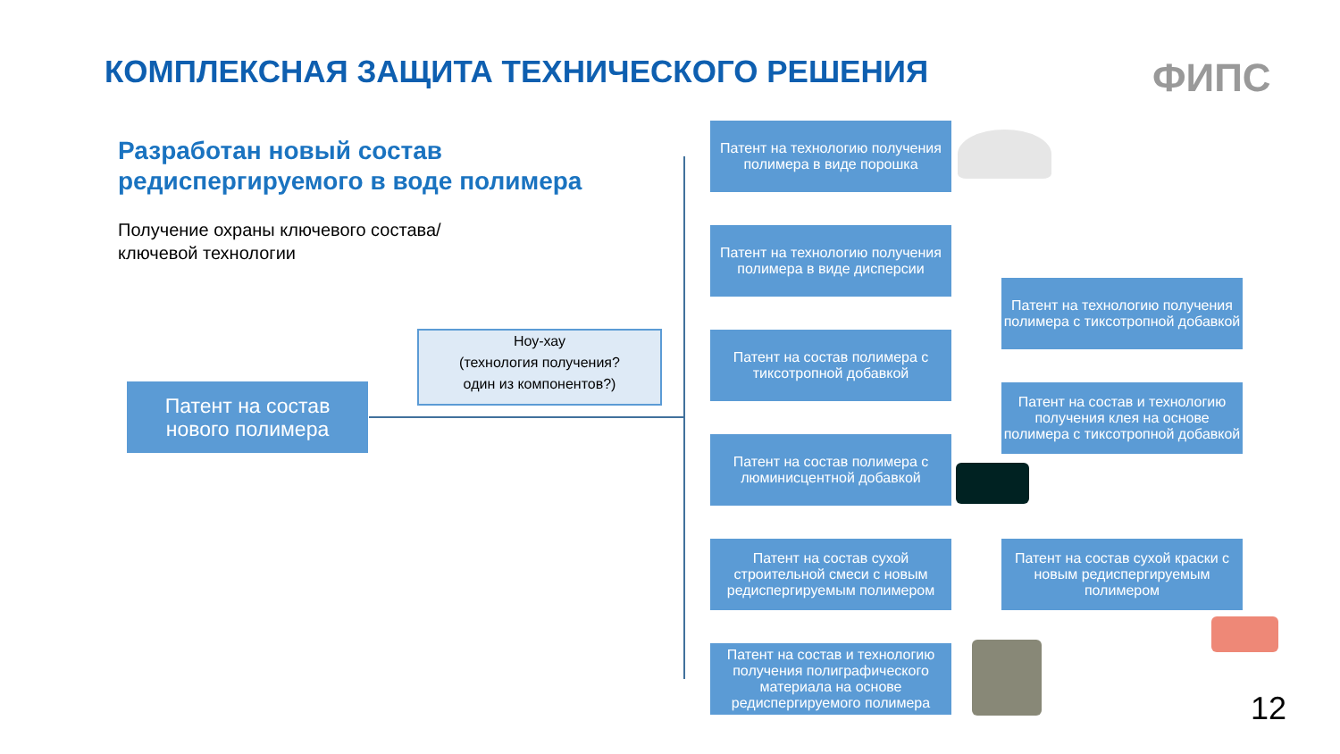КОМПЛЕКСНАЯ ЗАЩИТА ТЕХНИЧЕСКОГО РЕШЕНИЯ
ФИПС
Разработан новый состав
редиспергируемого в воде полимера
Получение охраны ключевого состава/
ключевой технологии
Ноу-хау
(технология получения?
один из компонентов?)
Патент на состав
нового полимера
Патент на технологию получения полимера в виде порошка
Патент на технологию получения полимера в виде дисперсии
Патент на состав полимера с тиксотропной добавкой
Патент на состав полимера с люминисцентной добавкой
Патент на состав сухой строительной смеси с новым редиспергируемым полимером
Патент на состав и технологию получения полиграфического материала на основе редиспергируемого полимера
Патент на технологию получения полимера с тиксотропной добавкой
Патент на состав и технологию получения клея на основе полимера с тиксотропной добавкой
Патент на состав сухой краски с новым редиспергируемым полимером
12